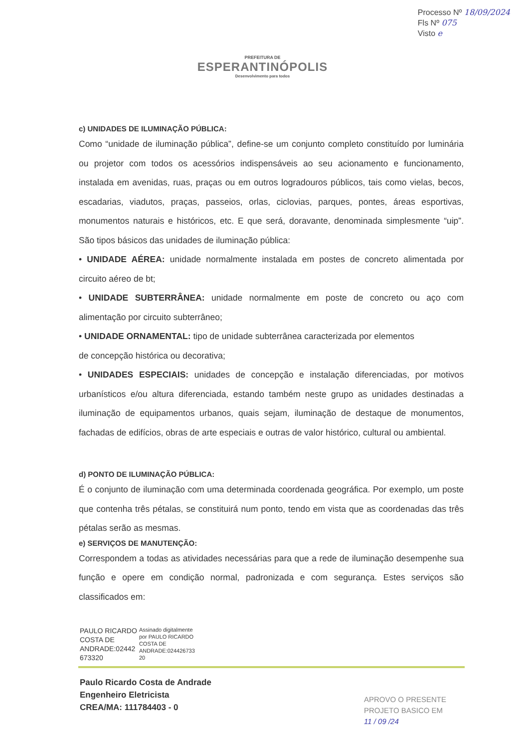Processo Nº 18/09/2024
Fls Nº 075
Visto e
PREFEITURA DE
ESPERANTINÓPOLIS
Desenvolvimento para todos
c) UNIDADES DE ILUMINAÇÃO PÚBLICA:
Como “unidade de iluminação pública”, define-se um conjunto completo constituído por luminária ou projetor com todos os acessórios indispensáveis ao seu acionamento e funcionamento, instalada em avenidas, ruas, praças ou em outros logradouros públicos, tais como vielas, becos, escadarias, viadutos, praças, passeios, orlas, ciclovias, parques, pontes, áreas esportivas, monumentos naturais e históricos, etc. E que será, doravante, denominada simplesmente “uip”. São tipos básicos das unidades de iluminação pública:
• UNIDADE AÉREA: unidade normalmente instalada em postes de concreto alimentada por circuito aéreo de bt;
• UNIDADE SUBTERRÂNEA: unidade normalmente em poste de concreto ou aço com alimentação por circuito subterrâneo;
• UNIDADE ORNAMENTAL: tipo de unidade subterrânea caracterizada por elementos
de concepção histórica ou decorativa;
• UNIDADES ESPECIAIS: unidades de concepção e instalação diferenciadas, por motivos urbanísticos e/ou altura diferenciada, estando também neste grupo as unidades destinadas a iluminação de equipamentos urbanos, quais sejam, iluminação de destaque de monumentos, fachadas de edifícios, obras de arte especiais e outras de valor histórico, cultural ou ambiental.
d) PONTO DE ILUMINAÇÃO PÚBLICA:
É o conjunto de iluminação com uma determinada coordenada geográfica. Por exemplo, um poste que contenha três pétalas, se constituirá num ponto, tendo em vista que as coordenadas das três pétalas serão as mesmas.
e) SERVIÇOS DE MANUTENÇÃO:
Correspondem a todas as atividades necessárias para que a rede de iluminação desempenhe sua função e opere em condição normal, padronizada e com segurança. Estes serviços são classificados em:
PAULO RICARDO
COSTA DE
ANDRADE:02442
673320
Assinado digitalmente
por PAULO RICARDO
COSTA DE
ANDRADE:024426733
20
Paulo Ricardo Costa de Andrade
Engenheiro Eletricista
CREA/MA: 111784403 - 0
APROVO O PRESENTE
PROJETO BASICO EM
11 / 09 /24